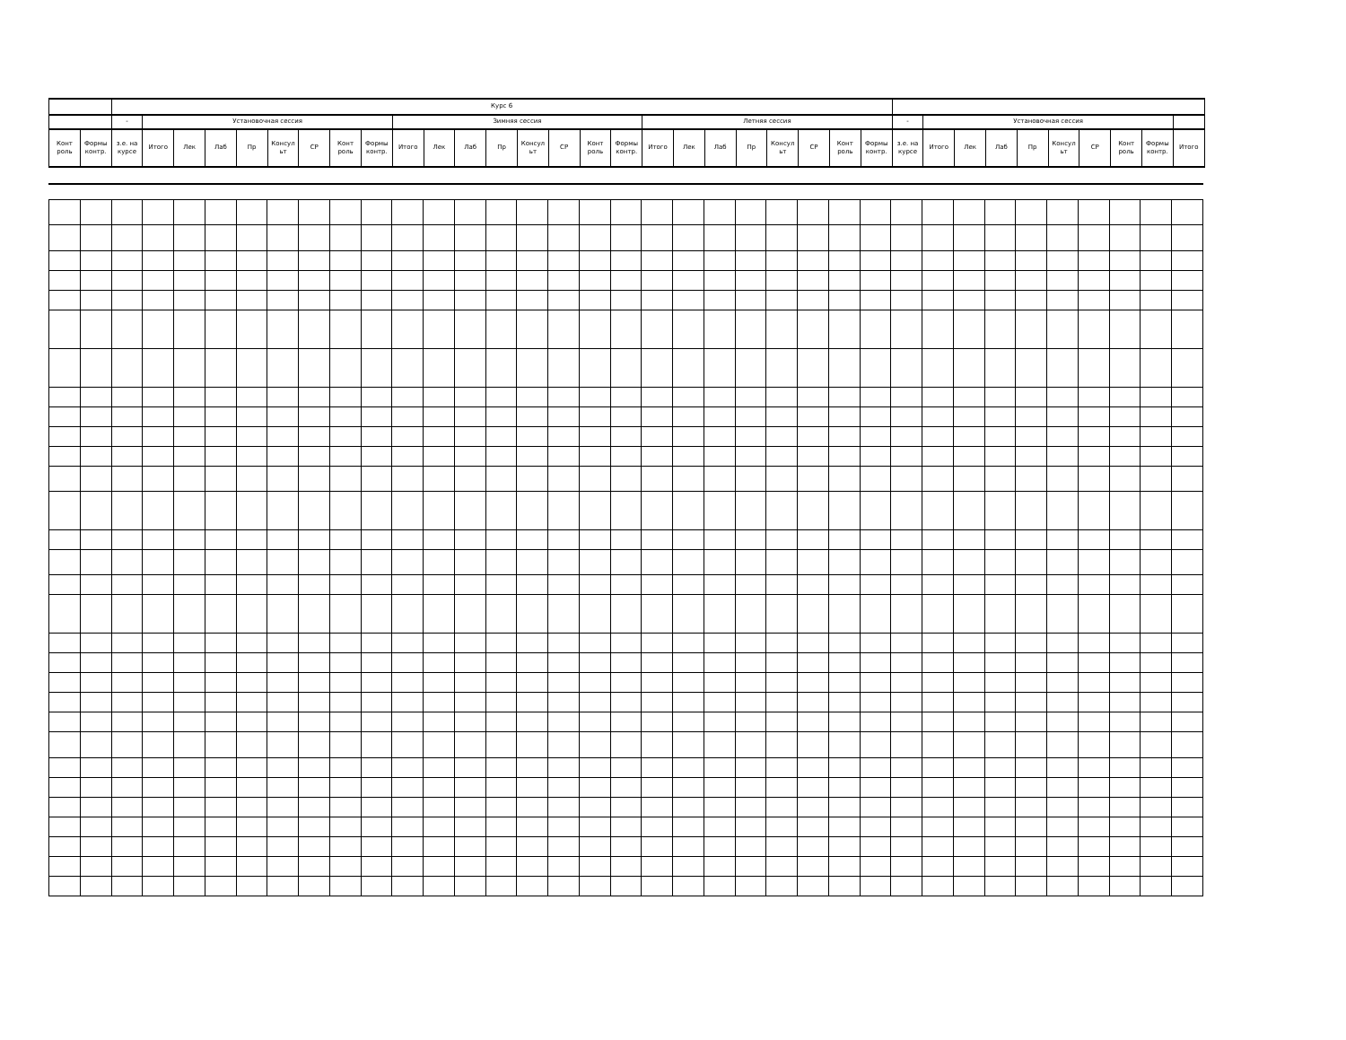| | | Курс 6 | | | | | | | | | | | | | | | | | | | | | | | | | | | | | | | | | | |
| --- | --- | --- | --- | --- | --- | --- | --- | --- | --- | --- | --- | --- | --- | --- | --- | --- | --- | --- | --- | --- | --- | --- | --- | --- | --- | --- | --- | --- | --- | --- | --- | --- | --- | --- | --- | --- |
| | | - | Установочная сессия | | | | | | | | Зимняя сессия | | | | | | | | Летняя сессия | | | | | | | | - | Установочная сессия | | | | | | | | |
| Конт роль | Формы контр. | з.е. на курсе | Итого | Лек | Лаб | Пр | Консул ьт | СР | Конт роль | Формы контр. | Итого | Лек | Лаб | Пр | Консул ьт | СР | Конт роль | Формы контр. | Итого | Лек | Лаб | Пр | Консул ьт | СР | Конт роль | Формы контр. | з.е. на курсе | Итого | Лек | Лаб | Пр | Консул ьт | СР | Конт роль | Формы контр. | Итого |